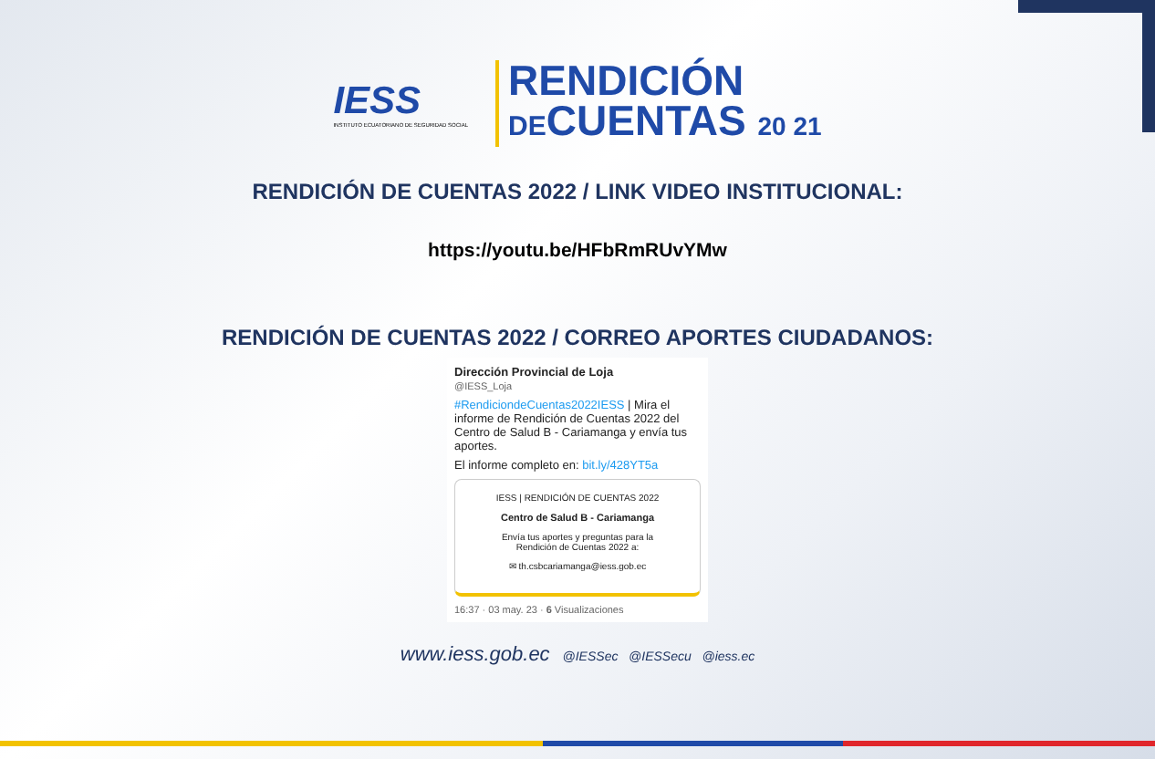IESS
INSTITUTO ECUATORIANO DE SEGURIDAD SOCIAL
RENDICIÓN
DECUENTAS 20 21
RENDICIÓN DE CUENTAS 2022 / LINK VIDEO INSTITUCIONAL:
https://youtu.be/HFbRmRUvYMw
RENDICIÓN DE CUENTAS 2022 / CORREO APORTES CIUDADANOS:
Dirección Provincial de Loja
@IESS_Loja
#RendiciondeCuentas2022IESS | Mira el informe de Rendición de Cuentas 2022 del Centro de Salud B - Cariamanga y envía tus aportes.
El informe completo en: bit.ly/428YT5a
IESS | RENDICIÓN DE CUENTAS 2022
Centro de Salud B - Cariamanga
Envía tus aportes y preguntas para la
Rendición de Cuentas 2022 a:
✉ th.csbcariamanga@iess.gob.ec
16:37 · 03 may. 23 · 6 Visualizaciones
www.iess.gob.ec @IESSec @IESSecu @iess.ec